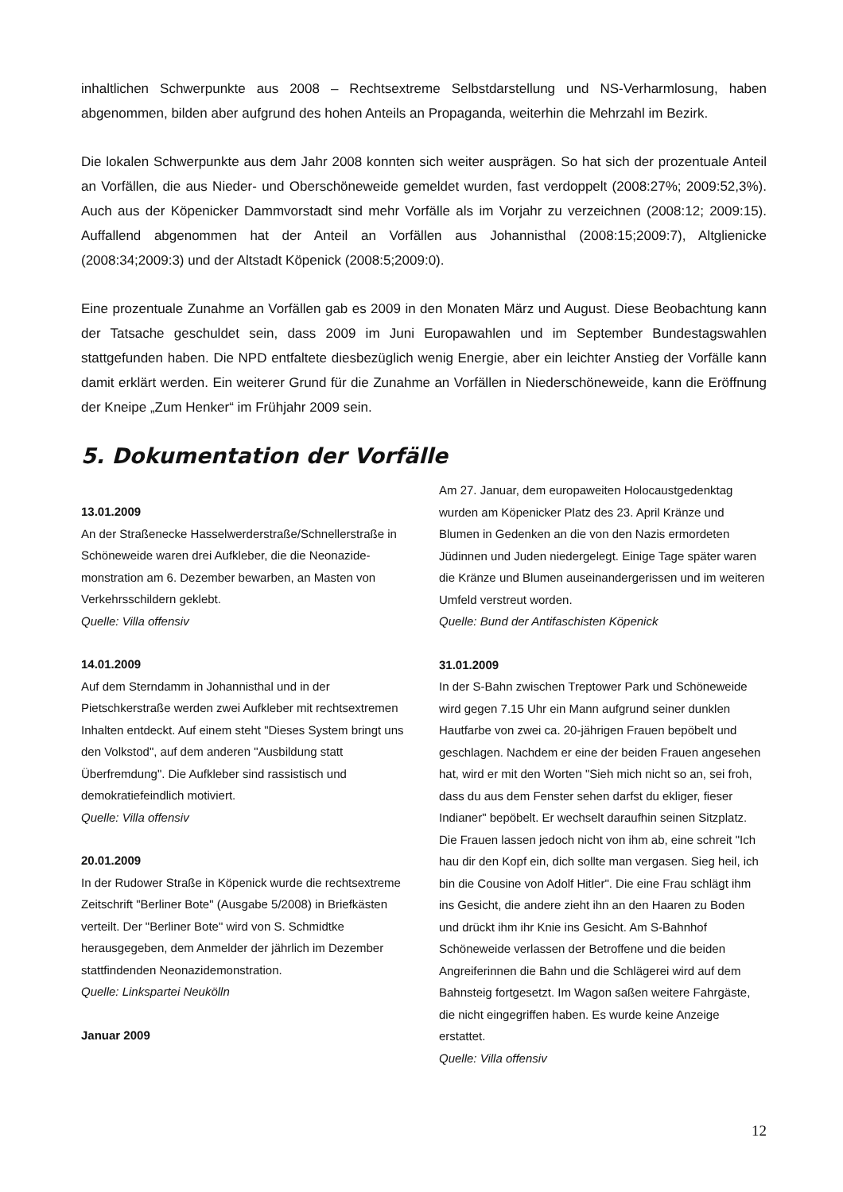inhaltlichen Schwerpunkte aus 2008 – Rechtsextreme Selbstdarstellung und NS-Verharmlosung, haben abgenommen, bilden aber aufgrund des hohen Anteils an Propaganda, weiterhin die Mehrzahl im Bezirk.
Die lokalen Schwerpunkte aus dem Jahr 2008 konnten sich weiter ausprägen. So hat sich der prozentuale Anteil an Vorfällen, die aus Nieder- und Oberschöneweide gemeldet wurden, fast verdoppelt (2008:27%; 2009:52,3%). Auch aus der Köpenicker Dammvorstadt sind mehr Vorfälle als im Vorjahr zu verzeichnen (2008:12; 2009:15). Auffallend abgenommen hat der Anteil an Vorfällen aus Johannisthal (2008:15;2009:7), Altglienicke (2008:34;2009:3) und der Altstadt Köpenick (2008:5;2009:0).
Eine prozentuale Zunahme an Vorfällen gab es 2009 in den Monaten März und August. Diese Beobachtung kann der Tatsache geschuldet sein, dass 2009 im Juni Europawahlen und im September Bundestagswahlen stattgefunden haben. Die NPD entfaltete diesbezüglich wenig Energie, aber ein leichter Anstieg der Vorfälle kann damit erklärt werden. Ein weiterer Grund für die Zunahme an Vorfällen in Niederschöneweide, kann die Eröffnung der Kneipe „Zum Henker“ im Frühjahr 2009 sein.
5. Dokumentation der Vorfälle
13.01.2009
An der Straßenecke Hasselwerderstraße/Schnellerstraße in Schöneweide waren drei Aufkleber, die die Neonazide-monstration am 6. Dezember bewarben, an Masten von Verkehrsschildern geklebt.
Quelle: Villa offensiv
14.01.2009
Auf dem Sterndamm in Johannisthal und in der Pietschkerstraße werden zwei Aufkleber mit rechtsextremen Inhalten entdeckt. Auf einem steht "Dieses System bringt uns den Volkstod", auf dem anderen "Ausbildung statt Überfremdung". Die Aufkleber sind rassistisch und demokratiefeindlich motiviert.
Quelle: Villa offensiv
20.01.2009
In der Rudower Straße in Köpenick wurde die rechtsextreme Zeitschrift "Berliner Bote" (Ausgabe 5/2008) in Briefkästen verteilt. Der "Berliner Bote" wird von S. Schmidtke herausgegeben, dem Anmelder der jährlich im Dezember stattfindenden Neonazidemonstration.
Quelle: Linkspartei Neukölln
Januar 2009
Am 27. Januar, dem europaweiten Holocaustgedenktag wurden am Köpenicker Platz des 23. April Kränze und Blumen in Gedenken an die von den Nazis ermordeten Jüdinnen und Juden niedergelegt. Einige Tage später waren die Kränze und Blumen auseinandergerissen und im weiteren Umfeld verstreut worden.
Quelle: Bund der Antifaschisten Köpenick
31.01.2009
In der S-Bahn zwischen Treptower Park und Schöneweide wird gegen 7.15 Uhr ein Mann aufgrund seiner dunklen Hautfarbe von zwei ca. 20-jährigen Frauen bepöbelt und geschlagen. Nachdem er eine der beiden Frauen angesehen hat, wird er mit den Worten "Sieh mich nicht so an, sei froh, dass du aus dem Fenster sehen darfst du ekliger, fieser Indianer" bepöbelt. Er wechselt daraufhin seinen Sitzplatz. Die Frauen lassen jedoch nicht von ihm ab, eine schreit "Ich hau dir den Kopf ein, dich sollte man vergasen. Sieg heil, ich bin die Cousine von Adolf Hitler". Die eine Frau schlägt ihm ins Gesicht, die andere zieht ihn an den Haaren zu Boden und drückt ihm ihr Knie ins Gesicht. Am S-Bahnhof Schöneweide verlassen der Betroffene und die beiden Angreiferinnen die Bahn und die Schlägerei wird auf dem Bahnsteig fortgesetzt. Im Wagon saßen weitere Fahrgäste, die nicht eingegriffen haben. Es wurde keine Anzeige erstattet.
Quelle: Villa offensiv
12